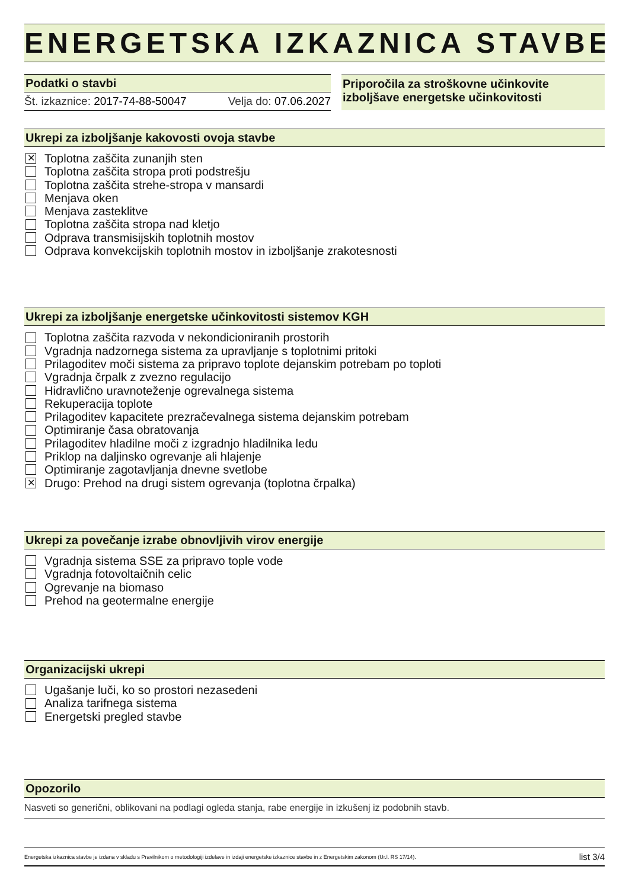ENERGETSKA IZKAZNICA STAVBE
Podatki o stavbi
Št. izkaznice: 2017-74-88-50047 Velja do: 07.06.2027
Priporočila za stroškovne učinkovite izboljšave energetske učinkovitosti
Ukrepi za izboljšanje kakovosti ovoja stavbe
✕ Toplotna zaščita zunanjih sten
Toplotna zaščita stropa proti podstrešju
Toplotna zaščita strehe-stropa v mansardi
Menjava oken
Menjava zasteklitve
Toplotna zaščita stropa nad kletjo
Odprava transmisijskih toplotnih mostov
Odprava konvekcijskih toplotnih mostov in izboljšanje zrakotesnosti
Ukrepi za izboljšanje energetske učinkovitosti sistemov KGH
Toplotna zaščita razvoda v nekondicioniranih prostorih
Vgradnja nadzornega sistema za upravljanje s toplotnimi pritoki
Prilagoditev moči sistema za pripravo toplote dejanskim potrebam po toploti
Vgradnja črpalk z zvezno regulacijo
Hidravlično uravnoteženje ogrevalnega sistema
Rekuperacija toplote
Prilagoditev kapacitete prezračevalnega sistema dejanskim potrebam
Optimiranje časa obratovanja
Prilagoditev hladilne moči z izgradnjo hladilnika ledu
Priklop na daljinsko ogrevanje ali hlajenje
Optimiranje zagotavljanja dnevne svetlobe
✕ Drugo: Prehod na drugi sistem ogrevanja (toplotna črpalka)
Ukrepi za povečanje izrabe obnovljivih virov energije
Vgradnja sistema SSE za pripravo tople vode
Vgradnja fotovoltaičnih celic
Ogrevanje na biomaso
Prehod na geotermalne energije
Organizacijski ukrepi
Ugašanje luči, ko so prostori nezasedeni
Analiza tarifnega sistema
Energetski pregled stavbe
Opozorilo
Nasveti so generični, oblikovani na podlagi ogleda stanja, rabe energije in izkušenj iz podobnih stavb.
Energetska izkaznica stavbe je izdana v skladu s Pravilnikom o metodologiji izdelave in izdaji energetske izkaznice stavbe in z Energetskim zakonom (Ur.l. RS 17/14). list 3/4